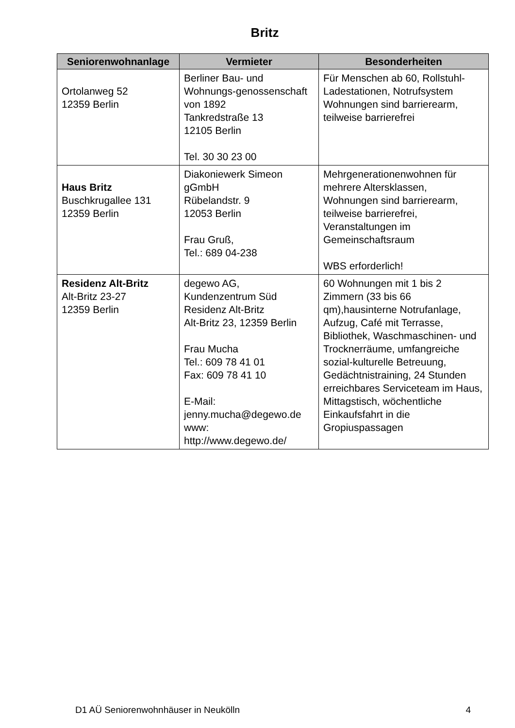Britz
| Seniorenwohnanlage | Vermieter | Besonderheiten |
| --- | --- | --- |
| Ortolanweg 52 12359 Berlin | Berliner Bau- und Wohnungs-genossenschaft von 1892 Tankredstraße 13 12105 Berlin Tel. 30 30 23 00 | Für Menschen ab 60, Rollstuhl-Ladestationen, Notrufsystem Wohnungen sind barrierearm, teilweise barrierefrei |
| Haus Britz Buschkrugallee 131 12359 Berlin | Diakoniewerk Simeon gGmbH Rübelandstr. 9 12053 Berlin Frau Gruß, Tel.: 689 04-238 | Mehrgenerationenwohnen für mehrere Altersklassen, Wohnungen sind barrierearm, teilweise barrierefrei, Veranstaltungen im Gemeinschaftsraum WBS erforderlich! |
| Residenz Alt-Britz Alt-Britz 23-27 12359 Berlin | degewo AG, Kundenzentrum Süd Residenz Alt-Britz Alt-Britz 23, 12359 Berlin Frau Mucha Tel.: 609 78 41 01 Fax: 609 78 41 10 E-Mail: jenny.mucha@degewo.de www: http://www.degewo.de/ | 60 Wohnungen mit 1 bis 2 Zimmern (33 bis 66 qm),hausinterne Notrufanlage, Aufzug, Café mit Terrasse, Bibliothek, Waschmaschinen- und Trocknerräume, umfangreiche sozial-kulturelle Betreuung, Gedächtnistraining, 24 Stunden erreichbares Serviceteam im Haus, Mittagstisch, wöchentliche Einkaufsfahrt in die Gropiuspassagen |
D1 AÜ Seniorenwohnhäuser in Neukölln 4